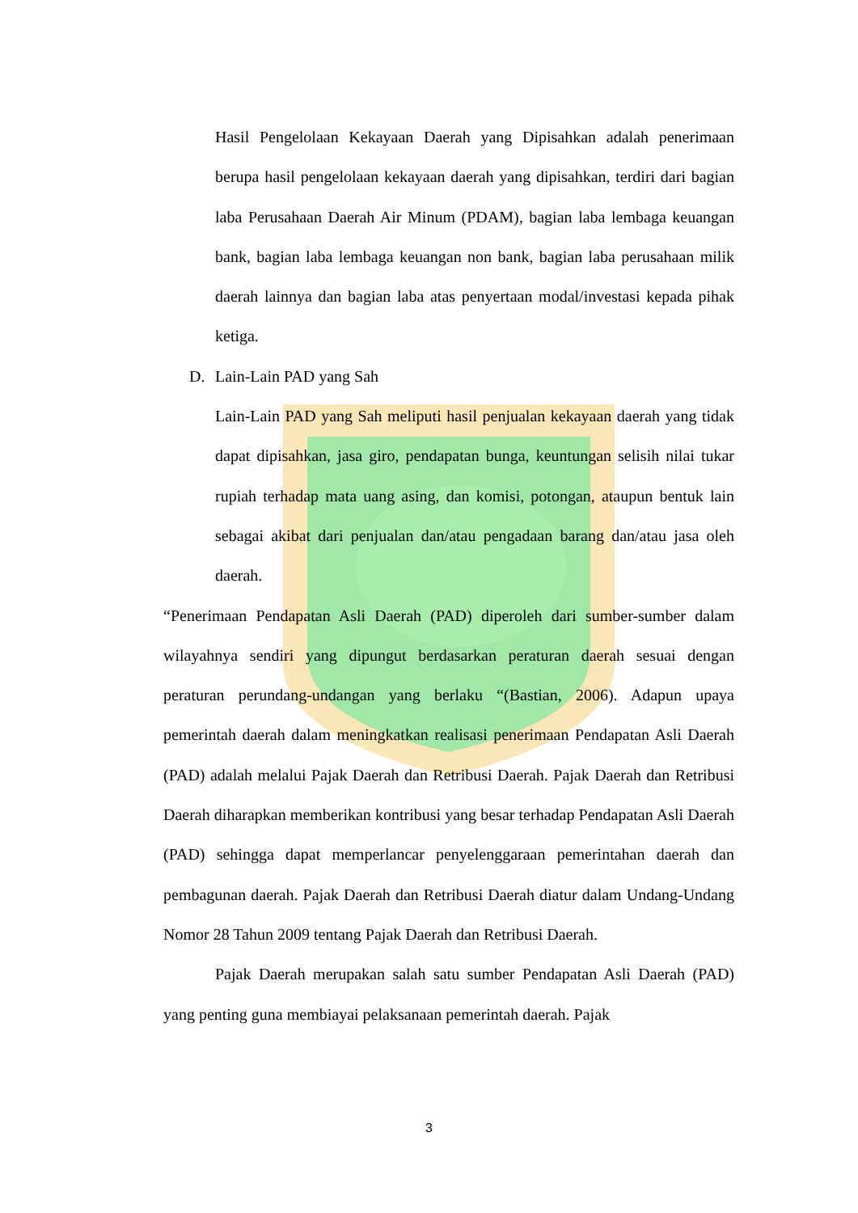Hasil Pengelolaan Kekayaan Daerah yang Dipisahkan adalah penerimaan berupa hasil pengelolaan kekayaan daerah yang dipisahkan, terdiri dari bagian laba Perusahaan Daerah Air Minum (PDAM), bagian laba lembaga keuangan bank, bagian laba lembaga keuangan non bank, bagian laba perusahaan milik daerah lainnya dan bagian laba atas penyertaan modal/investasi kepada pihak ketiga.
D. Lain-Lain PAD yang Sah
Lain-Lain PAD yang Sah meliputi hasil penjualan kekayaan daerah yang tidak dapat dipisahkan, jasa giro, pendapatan bunga, keuntungan selisih nilai tukar rupiah terhadap mata uang asing, dan komisi, potongan, ataupun bentuk lain sebagai akibat dari penjualan dan/atau pengadaan barang dan/atau jasa oleh daerah.
“Penerimaan Pendapatan Asli Daerah (PAD) diperoleh dari sumber-sumber dalam wilayahnya sendiri yang dipungut berdasarkan peraturan daerah sesuai dengan peraturan perundang-undangan yang berlaku “(Bastian, 2006). Adapun upaya pemerintah daerah dalam meningkatkan realisasi penerimaan Pendapatan Asli Daerah (PAD) adalah melalui Pajak Daerah dan Retribusi Daerah. Pajak Daerah dan Retribusi Daerah diharapkan memberikan kontribusi yang besar terhadap Pendapatan Asli Daerah (PAD) sehingga dapat memperlancar penyelenggaraan pemerintahan daerah dan pembagunan daerah. Pajak Daerah dan Retribusi Daerah diatur dalam Undang-Undang Nomor 28 Tahun 2009 tentang Pajak Daerah dan Retribusi Daerah.
Pajak Daerah merupakan salah satu sumber Pendapatan Asli Daerah (PAD) yang penting guna membiayai pelaksanaan pemerintah daerah. Pajak
3